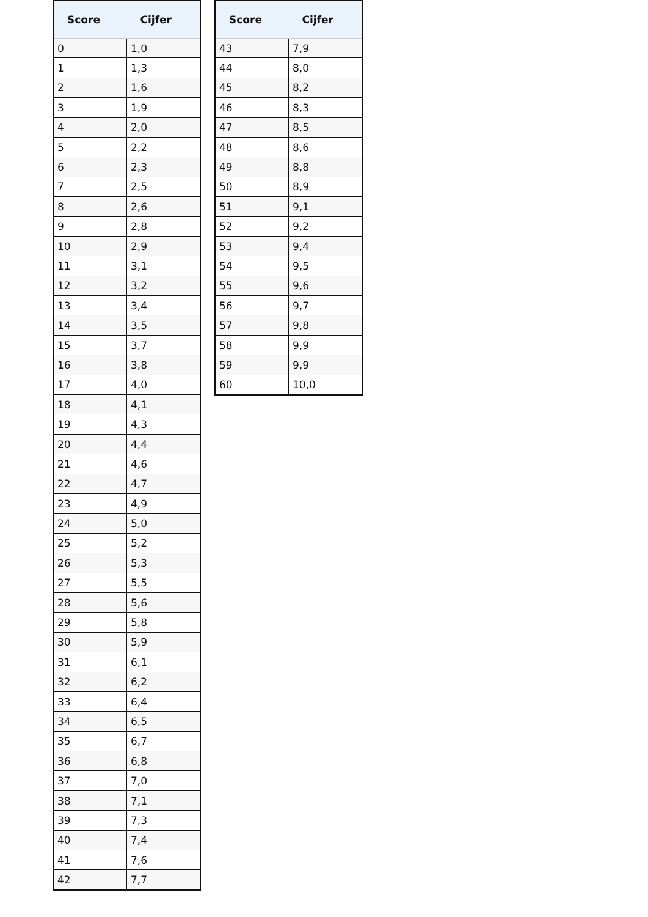| Score | Cijfer |
| --- | --- |
| 0 | 1,0 |
| 1 | 1,3 |
| 2 | 1,6 |
| 3 | 1,9 |
| 4 | 2,0 |
| 5 | 2,2 |
| 6 | 2,3 |
| 7 | 2,5 |
| 8 | 2,6 |
| 9 | 2,8 |
| 10 | 2,9 |
| 11 | 3,1 |
| 12 | 3,2 |
| 13 | 3,4 |
| 14 | 3,5 |
| 15 | 3,7 |
| 16 | 3,8 |
| 17 | 4,0 |
| 18 | 4,1 |
| 19 | 4,3 |
| 20 | 4,4 |
| 21 | 4,6 |
| 22 | 4,7 |
| 23 | 4,9 |
| 24 | 5,0 |
| 25 | 5,2 |
| 26 | 5,3 |
| 27 | 5,5 |
| 28 | 5,6 |
| 29 | 5,8 |
| 30 | 5,9 |
| 31 | 6,1 |
| 32 | 6,2 |
| 33 | 6,4 |
| 34 | 6,5 |
| 35 | 6,7 |
| 36 | 6,8 |
| 37 | 7,0 |
| 38 | 7,1 |
| 39 | 7,3 |
| 40 | 7,4 |
| 41 | 7,6 |
| 42 | 7,7 |
| Score | Cijfer |
| --- | --- |
| 43 | 7,9 |
| 44 | 8,0 |
| 45 | 8,2 |
| 46 | 8,3 |
| 47 | 8,5 |
| 48 | 8,6 |
| 49 | 8,8 |
| 50 | 8,9 |
| 51 | 9,1 |
| 52 | 9,2 |
| 53 | 9,4 |
| 54 | 9,5 |
| 55 | 9,6 |
| 56 | 9,7 |
| 57 | 9,8 |
| 58 | 9,9 |
| 59 | 9,9 |
| 60 | 10,0 |